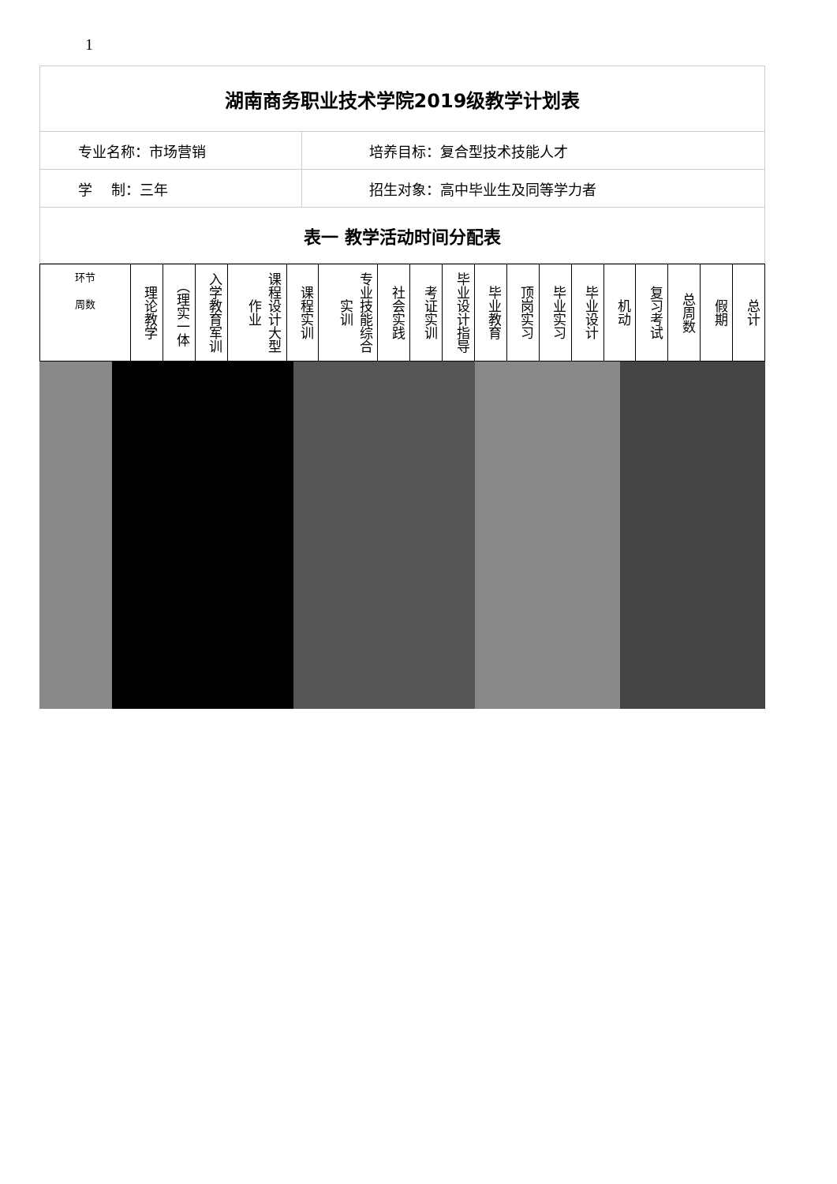1
| 湖南商务职业技术学院2019级教学计划表 | |
| 专业名称：市场营销 | 培养目标：复合型技术技能人才 |
| 学 制：三年 | 招生对象：高中毕业生及同等学力者 |
| 表一 教学活动时间分配表 | |
| 环节 周数 | 理论教学 | （理实一体 | 入学教育军训 | 课程设计大型作业 | 课程实训 | 专业技能综合实训 | 社会实践 | 考证实训 | 毕业设计指导 | 毕业教育 | 顶岗实习 | 毕业实习 | 毕业设计 | 机动 | 复习考试 | 总周数 | 假期 | 总计 |
| --- | --- | --- | --- | --- | --- | --- | --- | --- | --- | --- | --- | --- | --- | --- | --- | --- | --- | --- |